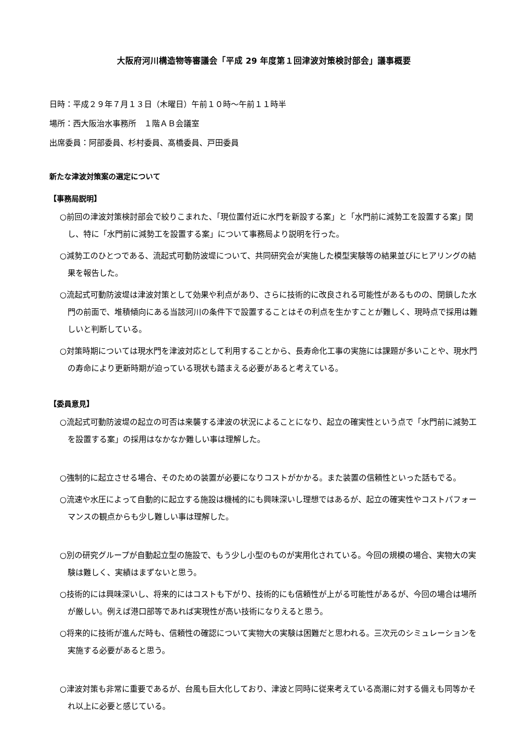大阪府河川構造物等審議会「平成 29 年度第１回津波対策検討部会」議事概要
日時：平成２９年７月１３日（木曜日）午前１０時～午前１１時半
場所：西大阪治水事務所　１階ＡＢ会議室
出席委員：阿部委員、杉村委員、髙橋委員、戸田委員
新たな津波対策案の選定について
【事務局説明】
○前回の津波対策検討部会で絞りこまれた、「現位置付近に水門を新設する案」と「水門前に減勢工を設置する案」関し、特に「水門前に減勢工を設置する案」について事務局より説明を行った。
○減勢工のひとつである、流起式可動防波堤について、共同研究会が実施した模型実験等の結果並びにヒアリングの結果を報告した。
○流起式可動防波堤は津波対策として効果や利点があり、さらに技術的に改良される可能性があるものの、閉鎖した水門の前面で、堆積傾向にある当該河川の条件下で設置することはその利点を生かすことが難しく、現時点で採用は難しいと判断している。
○対策時期については現水門を津波対応として利用することから、長寿命化工事の実施には課題が多いことや、現水門の寿命により更新時期が迫っている現状も踏まえる必要があると考えている。
【委員意見】
○流起式可動防波堤の起立の可否は来襲する津波の状況によることになり、起立の確実性という点で「水門前に減勢工を設置する案」の採用はなかなか難しい事は理解した。
○強制的に起立させる場合、そのための装置が必要になりコストがかかる。また装置の信頼性といった話もでる。
○流速や水圧によって自動的に起立する施設は機械的にも興味深いし理想ではあるが、起立の確実性やコストパフォーマンスの観点からも少し難しい事は理解した。
○別の研究グループが自動起立型の施設で、もう少し小型のものが実用化されている。今回の規模の場合、実物大の実験は難しく、実績はまずないと思う。
○技術的には興味深いし、将来的にはコストも下がり、技術的にも信頼性が上がる可能性があるが、今回の場合は場所が厳しい。例えば港口部等であれば実現性が高い技術になりえると思う。
○将来的に技術が進んだ時も、信頼性の確認について実物大の実験は困難だと思われる。三次元のシミュレーションを実施する必要があると思う。
○津波対策も非常に重要であるが、台風も巨大化しており、津波と同時に従来考えている高潮に対する備えも同等かそれ以上に必要と感じている。